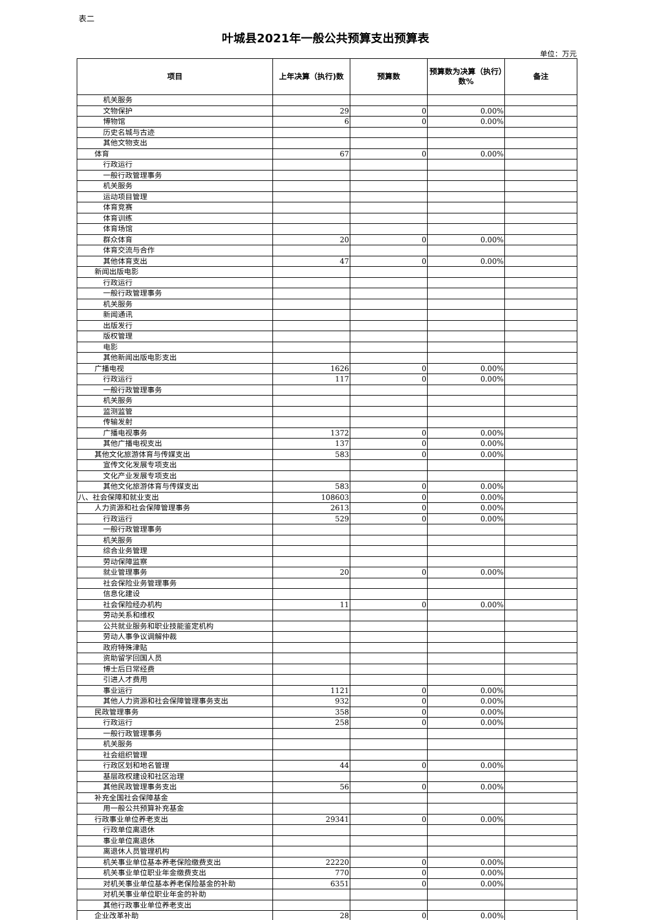表二
叶城县2021年一般公共预算支出预算表
单位：万元
| 项目 | 上年决算（执行)数 | 预算数 | 预算数为决算（执行）数% | 备注 |
| --- | --- | --- | --- | --- |
| 机关服务 | | | | |
| 文物保护 | 29 | 0 | 0.00% | |
| 博物馆 | 6 | 0 | 0.00% | |
| 历史名城与古迹 | | | | |
| 其他文物支出 | | | | |
| 体育 | 67 | 0 | 0.00% | |
| 行政运行 | | | | |
| 一般行政管理事务 | | | | |
| 机关服务 | | | | |
| 运动项目管理 | | | | |
| 体育竞赛 | | | | |
| 体育训练 | | | | |
| 体育场馆 | | | | |
| 群众体育 | 20 | 0 | 0.00% | |
| 体育交流与合作 | | | | |
| 其他体育支出 | 47 | 0 | 0.00% | |
| 新闻出版电影 | | | | |
| 行政运行 | | | | |
| 一般行政管理事务 | | | | |
| 机关服务 | | | | |
| 新闻通讯 | | | | |
| 出版发行 | | | | |
| 版权管理 | | | | |
| 电影 | | | | |
| 其他新闻出版电影支出 | | | | |
| 广播电视 | 1626 | 0 | 0.00% | |
| 行政运行 | 117 | 0 | 0.00% | |
| 一般行政管理事务 | | | | |
| 机关服务 | | | | |
| 监测监管 | | | | |
| 传输发射 | | | | |
| 广播电视事务 | 1372 | 0 | 0.00% | |
| 其他广播电视支出 | 137 | 0 | 0.00% | |
| 其他文化旅游体育与传媒支出 | 583 | 0 | 0.00% | |
| 宣传文化发展专项支出 | | | | |
| 文化产业发展专项支出 | | | | |
| 其他文化旅游体育与传媒支出 | 583 | 0 | 0.00% | |
| 八、社会保障和就业支出 | 108603 | 0 | 0.00% | |
| 人力资源和社会保障管理事务 | 2613 | 0 | 0.00% | |
| 行政运行 | 529 | 0 | 0.00% | |
| 一般行政管理事务 | | | | |
| 机关服务 | | | | |
| 综合业务管理 | | | | |
| 劳动保障监察 | | | | |
| 就业管理事务 | 20 | 0 | 0.00% | |
| 社会保险业务管理事务 | | | | |
| 信息化建设 | | | | |
| 社会保险经办机构 | 11 | 0 | 0.00% | |
| 劳动关系和维权 | | | | |
| 公共就业服务和职业技能鉴定机构 | | | | |
| 劳动人事争议调解仲裁 | | | | |
| 政府特殊津贴 | | | | |
| 资助留学回国人员 | | | | |
| 博士后日常经费 | | | | |
| 引进人才费用 | | | | |
| 事业运行 | 1121 | 0 | 0.00% | |
| 其他人力资源和社会保障管理事务支出 | 932 | 0 | 0.00% | |
| 民政管理事务 | 358 | 0 | 0.00% | |
| 行政运行 | 258 | 0 | 0.00% | |
| 一般行政管理事务 | | | | |
| 机关服务 | | | | |
| 社会组织管理 | | | | |
| 行政区划和地名管理 | 44 | 0 | 0.00% | |
| 基层政权建设和社区治理 | | | | |
| 其他民政管理事务支出 | 56 | 0 | 0.00% | |
| 补充全国社会保障基金 | | | | |
| 用一般公共预算补充基金 | | | | |
| 行政事业单位养老支出 | 29341 | 0 | 0.00% | |
| 行政单位离退休 | | | | |
| 事业单位离退休 | | | | |
| 离退休人员管理机构 | | | | |
| 机关事业单位基本养老保险缴费支出 | 22220 | 0 | 0.00% | |
| 机关事业单位职业年金缴费支出 | 770 | 0 | 0.00% | |
| 对机关事业单位基本养老保险基金的补助 | 6351 | 0 | 0.00% | |
| 对机关事业单位职业年金的补助 | | | | |
| 其他行政事业单位养老支出 | | | | |
| 企业改革补助 | 28 | 0 | 0.00% | |